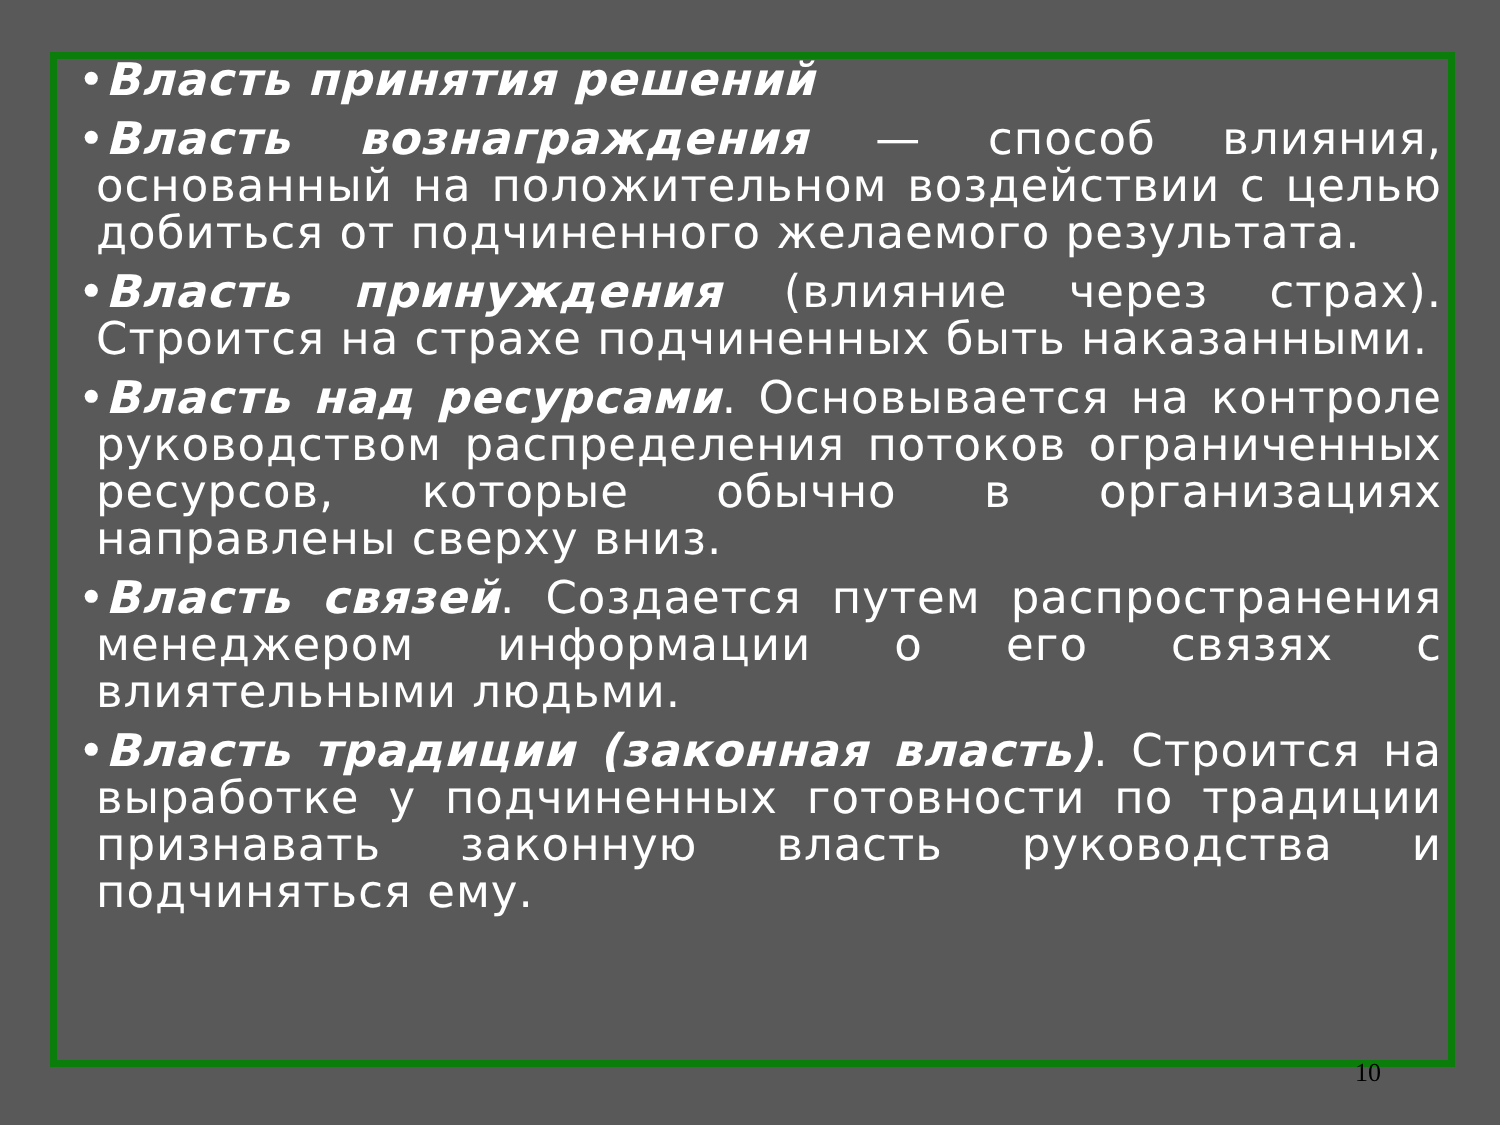•Власть принятия решений
•Власть вознаграждения — способ влияния, основанный на положительном воздействии с целью добиться от подчиненного желаемого результата.
•Власть принуждения (влияние через страх). Строится на страхе подчиненных быть наказанными.
•Власть над ресурсами. Основывается на контроле руководством распределения потоков ограниченных ресурсов, которые обычно в организациях направлены сверху вниз.
•Власть связей. Создается путем распространения менеджером информации о его связях с влиятельными людьми.
•Власть традиции (законная власть). Строится на выработке у подчиненных готовности по традиции признавать законную власть руководства и подчиняться ему.
10